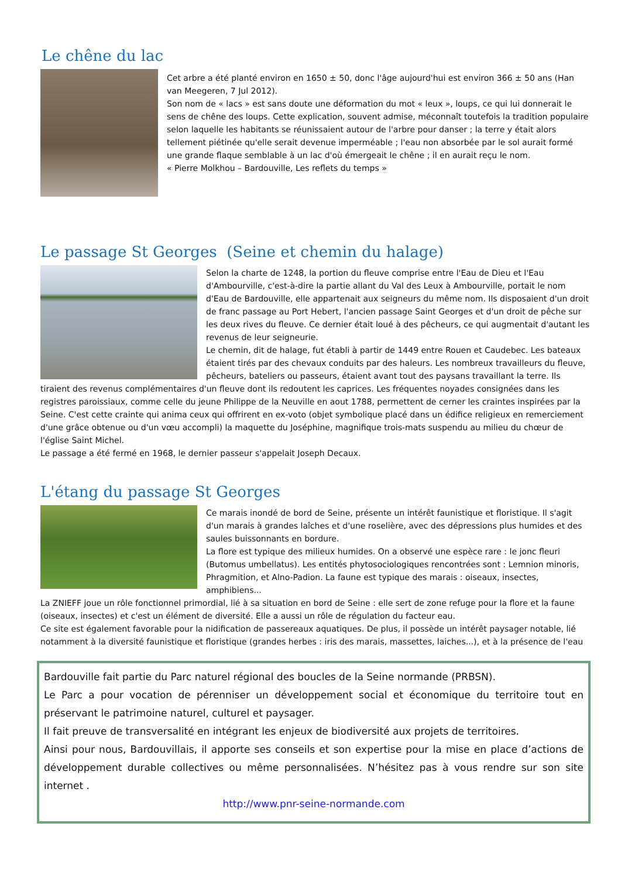Le chêne du lac
Cet arbre a été planté environ en 1650 ± 50, donc l'âge aujourd'hui est environ 366 ± 50 ans (Han van Meegeren, 7 Jul 2012).
Son nom de « lacs » est sans doute une déformation du mot « leux », loups, ce qui lui donnerait le sens de chêne des loups. Cette explication, souvent admise, méconnaît toutefois la tradition populaire selon laquelle les habitants se réunissaient autour de l'arbre pour danser ; la terre y était alors tellement piétinée qu'elle serait devenue imperméable ; l'eau non absorbée par le sol aurait formé une grande flaque semblable à un lac d'où émergeait le chêne ; il en aurait reçu le nom.
« Pierre Molkhou – Bardouville, Les reflets du temps »
Le passage St Georges (Seine et chemin du halage)
Selon la charte de 1248, la portion du fleuve comprise entre l'Eau de Dieu et l'Eau d'Ambourville, c'est-à-dire la partie allant du Val des Leux à Ambourville, portait le nom d'Eau de Bardouville, elle appartenait aux seigneurs du même nom. Ils disposaient d'un droit de franc passage au Port Hebert, l'ancien passage Saint Georges et d'un droit de pêche sur les deux rives du fleuve. Ce dernier était loué à des pêcheurs, ce qui augmentait d'autant les revenus de leur seigneurie.
Le chemin, dit de halage, fut établi à partir de 1449 entre Rouen et Caudebec. Les bateaux étaient tirés par des chevaux conduits par des haleurs. Les nombreux travailleurs du fleuve, pêcheurs, bateliers ou passeurs, étaient avant tout des paysans travaillant la terre. Ils tiraient des revenus complémentaires d'un fleuve dont ils redoutent les caprices. Les fréquentes noyades consignées dans les registres paroissiaux, comme celle du jeune Philippe de la Neuville en aout 1788, permettent de cerner les craintes inspirées par la Seine. C'est cette crainte qui anima ceux qui offrirent en ex-voto (objet symbolique placé dans un édifice religieux en remerciement d'une grâce obtenue ou d'un vœu accompli) la maquette du Joséphine, magnifique trois-mats suspendu au milieu du chœur de l'église Saint Michel.
Le passage a été fermé en 1968, le dernier passeur s'appelait Joseph Decaux.
L'étang du passage St Georges
Ce marais inondé de bord de Seine, présente un intérêt faunistique et floristique. Il s'agit d'un marais à grandes laîches et d'une roselière, avec des dépressions plus humides et des saules buissonnants en bordure.
La flore est typique des milieux humides. On a observé une espèce rare : le jonc fleuri (Butomus umbellatus). Les entités phytosociologiques rencontrées sont : Lemnion minoris, Phragmition, et Alno-Padion. La faune est typique des marais : oiseaux, insectes, amphibiens...
La ZNIEFF joue un rôle fonctionnel primordial, lié à sa situation en bord de Seine : elle sert de zone refuge pour la flore et la faune (oiseaux, insectes) et c'est un élément de diversité. Elle a aussi un rôle de régulation du facteur eau.
Ce site est également favorable pour la nidification de passereaux aquatiques. De plus, il possède un intérêt paysager notable, lié notamment à la diversité faunistique et floristique (grandes herbes : iris des marais, massettes, laiches...), et à la présence de l'eau
Bardouville fait partie du Parc naturel régional des boucles de la Seine normande (PRBSN).
Le Parc a pour vocation de pérenniser un développement social et économique du territoire tout en préservant le patrimoine naturel, culturel et paysager.
Il fait preuve de transversalité en intégrant les enjeux de biodiversité aux projets de territoires.
Ainsi pour nous, Bardouvillais, il apporte ses conseils et son expertise pour la mise en place d’actions de développement durable collectives ou même personnalisées. N’hésitez pas à vous rendre sur son site internet .
http://www.pnr-seine-normande.com